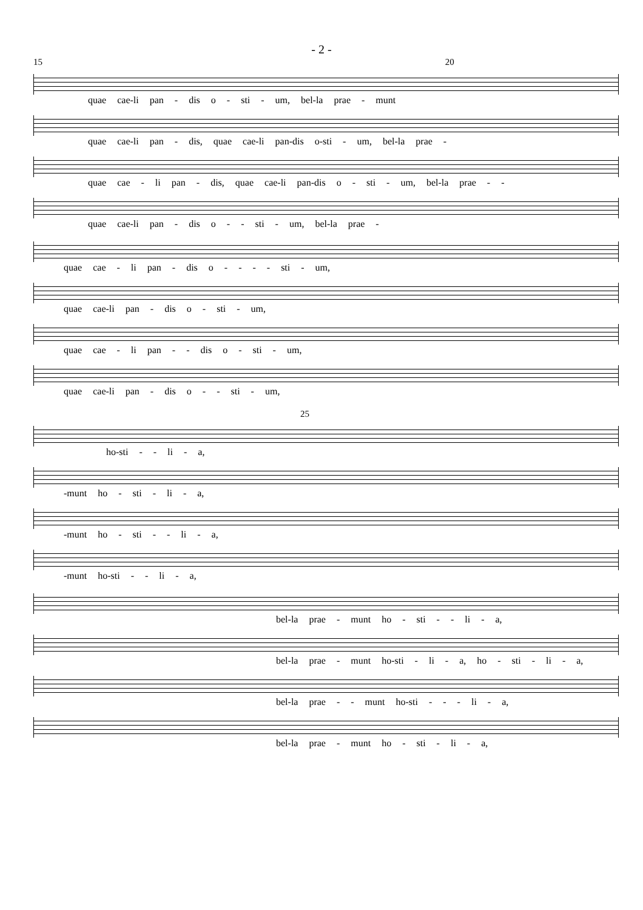- 2 -
15 20
quae cae-li pan - dis o - sti - um, bel-la prae - munt
quae cae-li pan - dis, quae cae-li pan-dis o-sti - um, bel-la prae -
quae cae - li pan - dis, quae cae-li pan-dis o - sti - um, bel-la prae - -
quae cae-li pan - dis o - - sti - um, bel-la prae -
quae cae - li pan - dis o - - - - sti - um,
quae cae-li pan - dis o - sti - um,
quae cae - li pan - - dis o - sti - um,
quae cae-li pan - dis o - - sti - um,
25
ho-sti - - li - a,
-munt ho - sti - li - a,
-munt ho - sti - - li - a,
-munt ho-sti - - li - a,
bel-la prae - munt ho - sti - - li - a,
bel-la prae - munt ho-sti - li - a, ho - sti - li - a,
bel-la prae - - munt ho-sti - - - li - a,
bel-la prae - munt ho - sti - li - a,